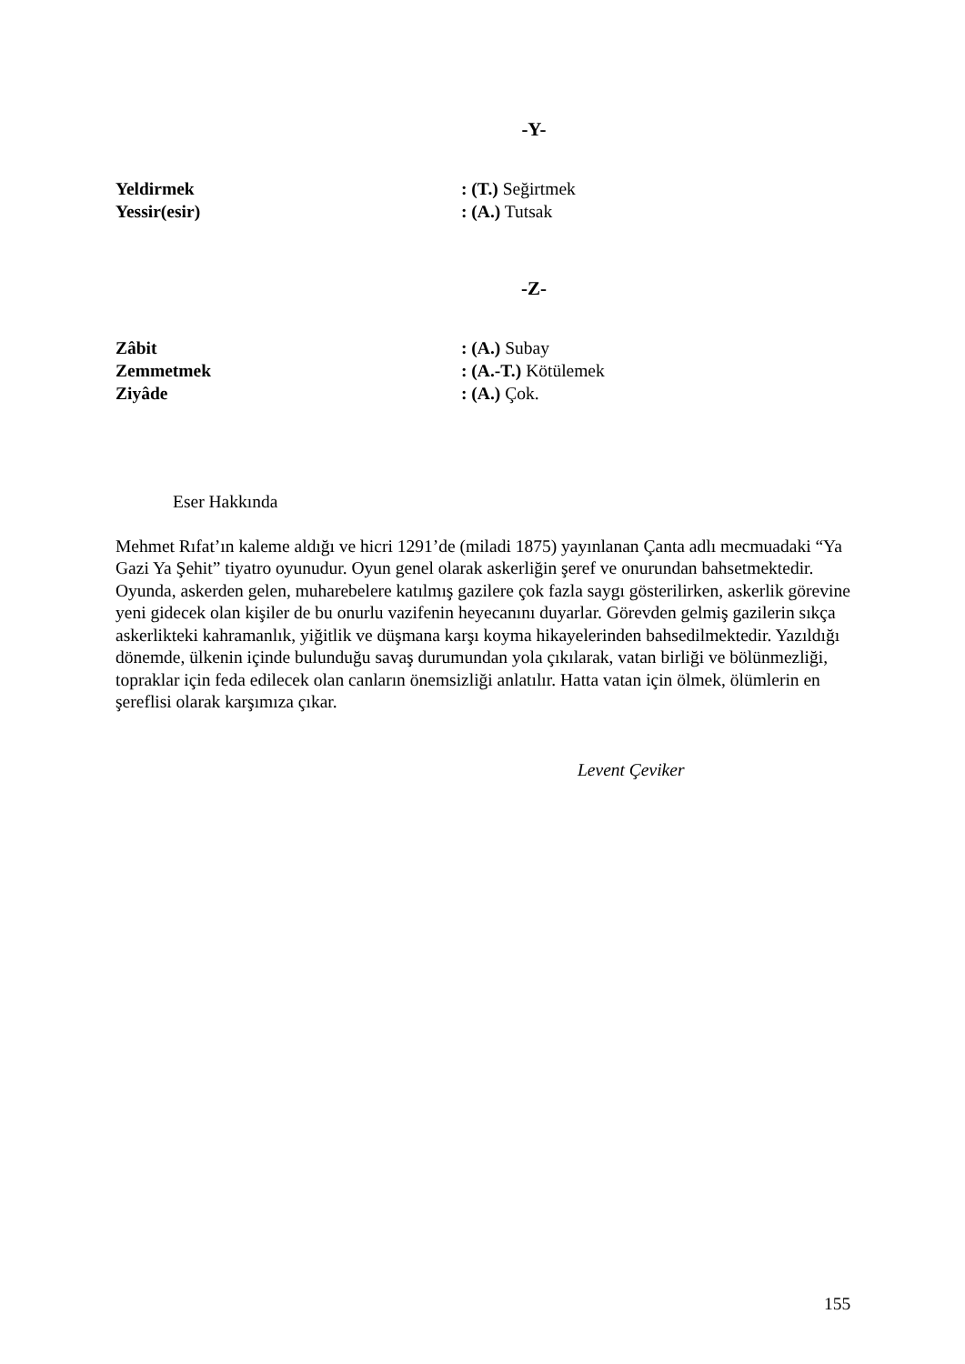-Y-
Yeldirmek : (T.) Seğirtmek
Yessir(esir) : (A.) Tutsak
-Z-
Zâbit : (A.) Subay
Zemmetmek : (A.-T.) Kötülemek
Ziyâde : (A.) Çok.
Eser Hakkında
Mehmet Rıfat’ın kaleme aldığı ve hicri 1291’de (miladi 1875) yayınlanan Çanta adlı mecmuadaki “Ya Gazi Ya Şehit” tiyatro oyunudur. Oyun genel olarak askerliğin şeref ve onurundan bahsetmektedir. Oyunda, askerden gelen, muharebelere katılmış gazilere çok fazla saygı gösterilirken, askerlik görevine yeni gidecek olan kişiler de bu onurlu vazifenin heyecanını duyarlar. Görevden gelmiş gazilerin sıkça askerlikteki kahramanlık, yiğitlik ve düşmana karşı koyma hikayelerinden bahsedilmektedir. Yazıldığı dönemde, ülkenin içinde bulunduğu savaş durumundan yola çıkılarak, vatan birliği ve bölünmezliği, topraklar için feda edilecek olan canların önemsizliği anlatılır. Hatta vatan için ölmek, ölümlerin en şereflisi olarak karşımıza çıkar.
Levent Çeviker
155